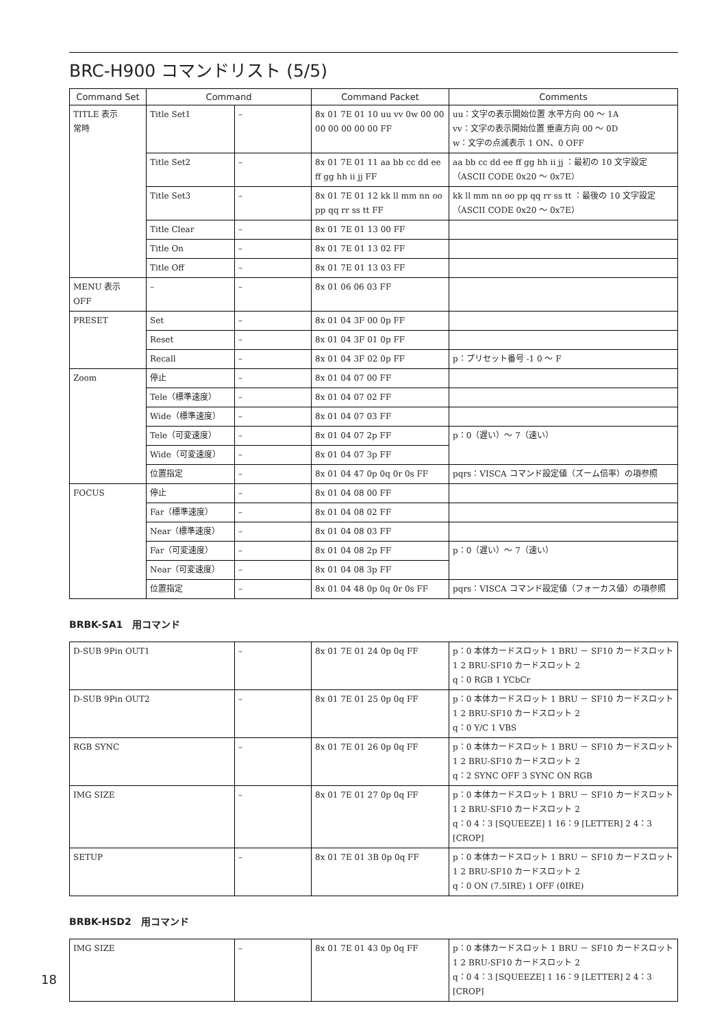BRC-H900 コマンドリスト (5/5)
| Command Set | Command | | Command Packet | Comments |
| --- | --- | --- | --- | --- |
| TITLE 表示 常時 | Title Set1 | – | 8x 01 7E 01 10 uu vv 0w 00 00 00 00 00 00 00 FF | uu：文字の表示開始位置 水平方向 00 ～ 1A vv：文字の表示開始位置 垂直方向 00 ～ 0D w：文字の点滅表示 1 ON、0 OFF |
| | Title Set2 | – | 8x 01 7E 01 11 aa bb cc dd ee ff gg hh ii jj FF | aa bb cc dd ee ff gg hh ii jj ：最初の 10 文字設定（ASCII CODE 0x20 ～ 0x7E） |
| | Title Set3 | – | 8x 01 7E 01 12 kk ll mm nn oo pp qq rr ss tt FF | kk ll mm nn oo pp qq rr ss tt ：最後の 10 文字設定（ASCII CODE 0x20 ～ 0x7E） |
| | Title Clear | – | 8x 01 7E 01 13 00 FF | |
| | Title On | – | 8x 01 7E 01 13 02 FF | |
| | Title Off | – | 8x 01 7E 01 13 03 FF | |
| MENU 表示 OFF | – | – | 8x 01 06 06 03 FF | |
| PRESET | Set | – | 8x 01 04 3F 00 0p FF | |
| | Reset | – | 8x 01 04 3F 01 0p FF | |
| | Recall | – | 8x 01 04 3F 02 0p FF | p：プリセット番号 -1 0 ～ F |
| Zoom | 停止 | – | 8x 01 04 07 00 FF | |
| | Tele（標準速度） | – | 8x 01 04 07 02 FF | |
| | Wide（標準速度） | – | 8x 01 04 07 03 FF | |
| | Tele（可変速度） | – | 8x 01 04 07 2p FF | p：0（遅い）～ 7（速い） |
| | Wide（可変速度） | – | 8x 01 04 07 3p FF | |
| | 位置指定 | – | 8x 01 04 47 0p 0q 0r 0s FF | pqrs：VISCA コマンド設定値（ズーム倍率）の項参照 |
| FOCUS | 停止 | – | 8x 01 04 08 00 FF | |
| | Far（標準速度） | – | 8x 01 04 08 02 FF | |
| | Near（標準速度） | – | 8x 01 04 08 03 FF | |
| | Far（可変速度） | – | 8x 01 04 08 2p FF | p：0（遅い）～ 7（速い） |
| | Near（可変速度） | – | 8x 01 04 08 3p FF | |
| | 位置指定 | – | 8x 01 04 48 0p 0q 0r 0s FF | pqrs：VISCA コマンド設定値（フォーカス値）の項参照 |
BRBK-SA1　用コマンド
| D-SUB 9Pin OUT1 | – | 8x 01 7E 01 24 0p 0q FF | p：0 本体カードスロット 1 BRU － SF10 カードスロット 1 2 BRU-SF10 カードスロット 2 q：0 RGB 1 YCbCr |
| D-SUB 9Pin OUT2 | – | 8x 01 7E 01 25 0p 0q FF | p：0 本体カードスロット 1 BRU － SF10 カードスロット 1 2 BRU-SF10 カードスロット 2 q：0 Y/C 1 VBS |
| RGB SYNC | – | 8x 01 7E 01 26 0p 0q FF | p：0 本体カードスロット 1 BRU － SF10 カードスロット 1 2 BRU-SF10 カードスロット 2 q：2 SYNC OFF 3 SYNC ON RGB |
| IMG SIZE | – | 8x 01 7E 01 27 0p 0q FF | p：0 本体カードスロット 1 BRU － SF10 カードスロット 1 2 BRU-SF10 カードスロット 2 q：0 4：3 [SQUEEZE] 1 16：9 [LETTER] 2 4：3 [CROP] |
| SETUP | – | 8x 01 7E 01 3B 0p 0q FF | p：0 本体カードスロット 1 BRU － SF10 カードスロット 1 2 BRU-SF10 カードスロット 2 q：0 ON (7.5IRE) 1 OFF (0IRE) |
BRBK-HSD2　用コマンド
| IMG SIZE | – | 8x 01 7E 01 43 0p 0q FF | p：0 本体カードスロット 1 BRU － SF10 カードスロット 1 2 BRU-SF10 カードスロット 2 q：0 4：3 [SQUEEZE] 1 16：9 [LETTER] 2 4：3 [CROP] |
18